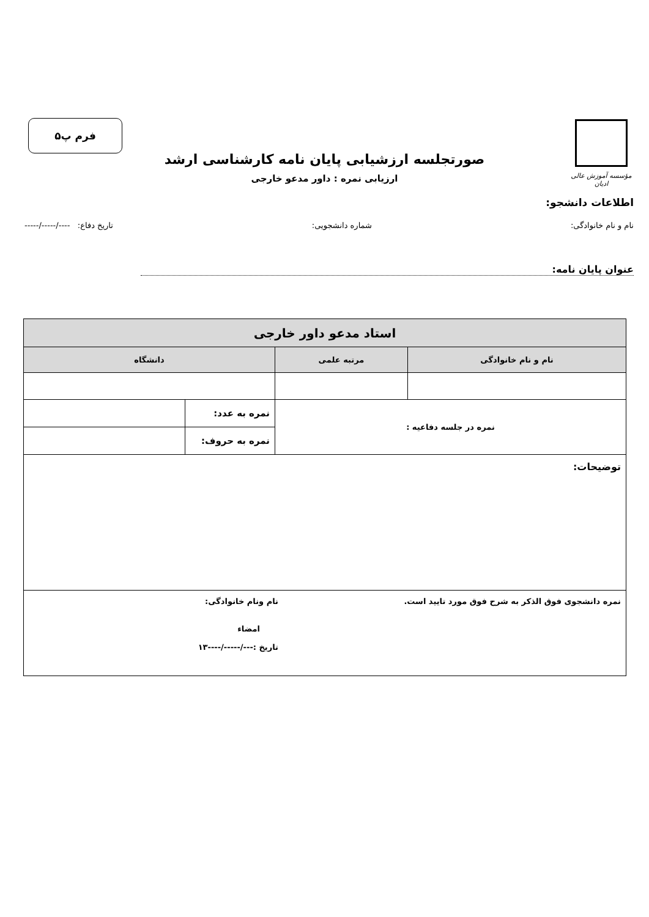مؤسسه آموزش عالی ادیان
فرم پ۵
صورتجلسه ارزشیابی پایان نامه کارشناسی ارشد
ارزیابی نمره : داور مدعو خارجی
اطلاعات دانشجو:
نام و نام خانوادگی: شماره دانشجویی: تاریخ دفاع: ----/-----/-----
عنوان پایان نامه:
| استاد مدعو داور خارجی | | | |
| --- | --- | --- | --- |
| نام و نام خانوادگی | مرتبه علمی | دانشگاه | |
| نمره در جلسه دفاعیه : | | نمره به عدد: | |
| | | نمره به حروف: | |
| توضیحات: | | | |
| نمره دانشجوی فوق الذکر به شرح فوق مورد تایید است. نام ونام خانوادگی: امضاء تاریخ :---/-----/----۱۳ | | | |